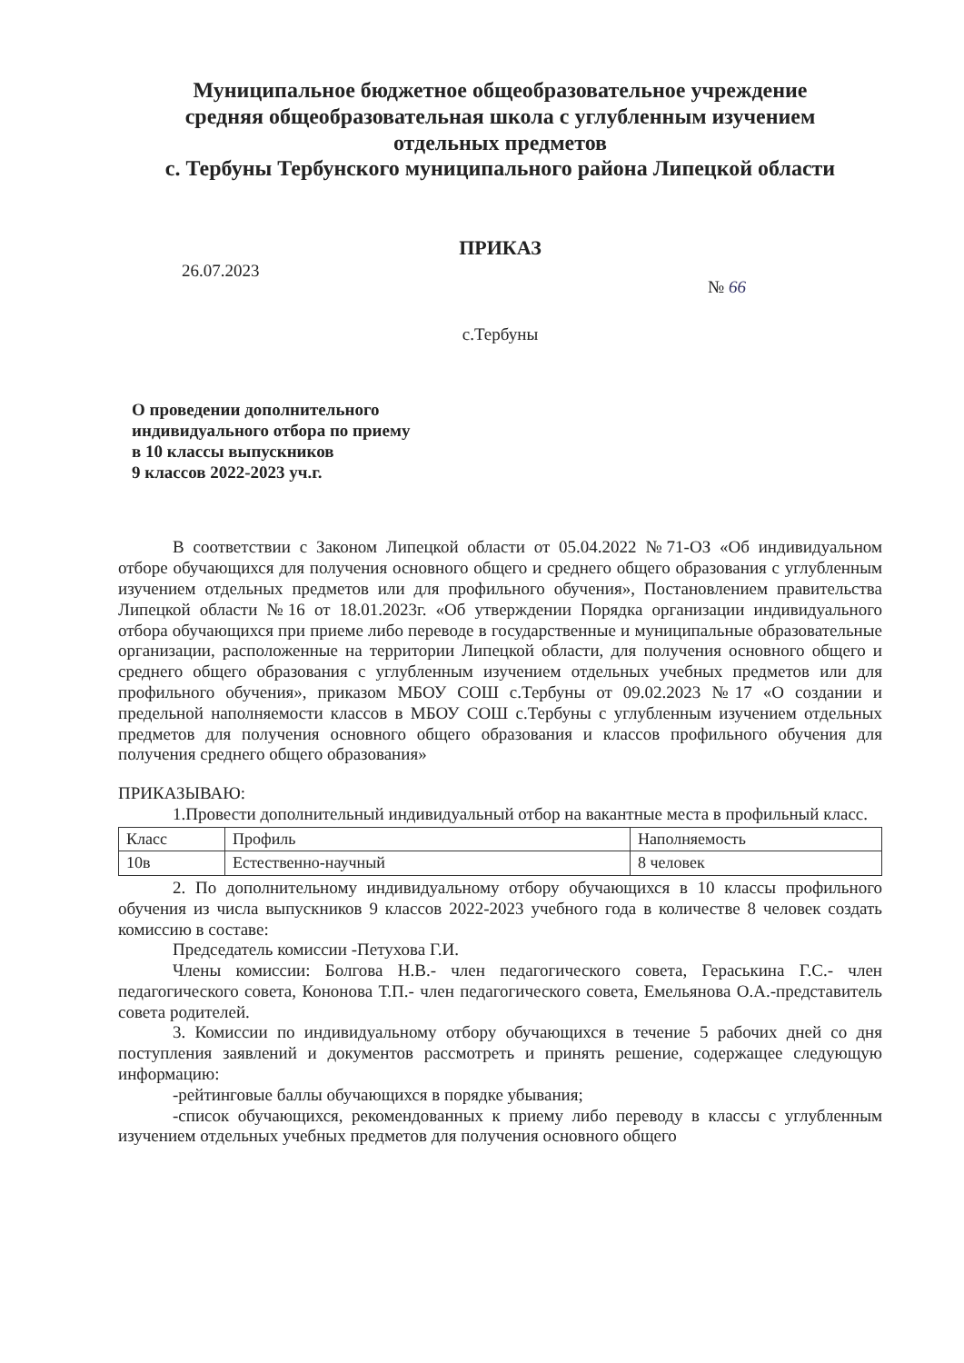Муниципальное бюджетное общеобразовательное учреждение
средняя общеобразовательная школа с углубленным изучением
отдельных предметов
с. Тербуны Тербунского муниципального района Липецкой области
ПРИКАЗ
26.07.2023 № 66
с.Тербуны
О проведении дополнительного
индивидуального отбора по приему
в 10 классы выпускников
9 классов 2022-2023 уч.г.
В соответствии с Законом Липецкой области от 05.04.2022 №71-ОЗ «Об индивидуальном отборе обучающихся для получения основного общего и среднего общего образования с углубленным изучением отдельных предметов или для профильного обучения», Постановлением правительства Липецкой области №16 от 18.01.2023г. «Об утверждении Порядка организации индивидуального отбора обучающихся при приеме либо переводе в государственные и муниципальные образовательные организации, расположенные на территории Липецкой области, для получения основного общего и среднего общего образования с углубленным изучением отдельных учебных предметов или для профильного обучения», приказом МБОУ СОШ с.Тербуны от 09.02.2023 №17 «О создании и предельной наполняемости классов в МБОУ СОШ с.Тербуны с углубленным изучением отдельных предметов для получения основного общего образования и классов профильного обучения для получения среднего общего образования»
ПРИКАЗЫВАЮ:
1.Провести дополнительный индивидуальный отбор на вакантные места в профильный класс.
| Класс | Профиль | Наполняемость |
| 10в | Естественно-научный | 8 человек |
2. По дополнительному индивидуальному отбору обучающихся в 10 классы профильного обучения из числа выпускников 9 классов 2022-2023 учебного года в количестве 8 человек создать комиссию в составе:
Председатель комиссии -Петухова Г.И.
Члены комиссии: Болгова Н.В.- член педагогического совета, Гераськина Г.С.- член педагогического совета, Кононова Т.П.- член педагогического совета, Емельянова О.А.-представитель совета родителей.
3. Комиссии по индивидуальному отбору обучающихся в течение 5 рабочих дней со дня поступления заявлений и документов рассмотреть и принять решение, содержащее следующую информацию:
-рейтинговые баллы обучающихся в порядке убывания;
-список обучающихся, рекомендованных к приему либо переводу в классы с углубленным изучением отдельных учебных предметов для получения основного общего